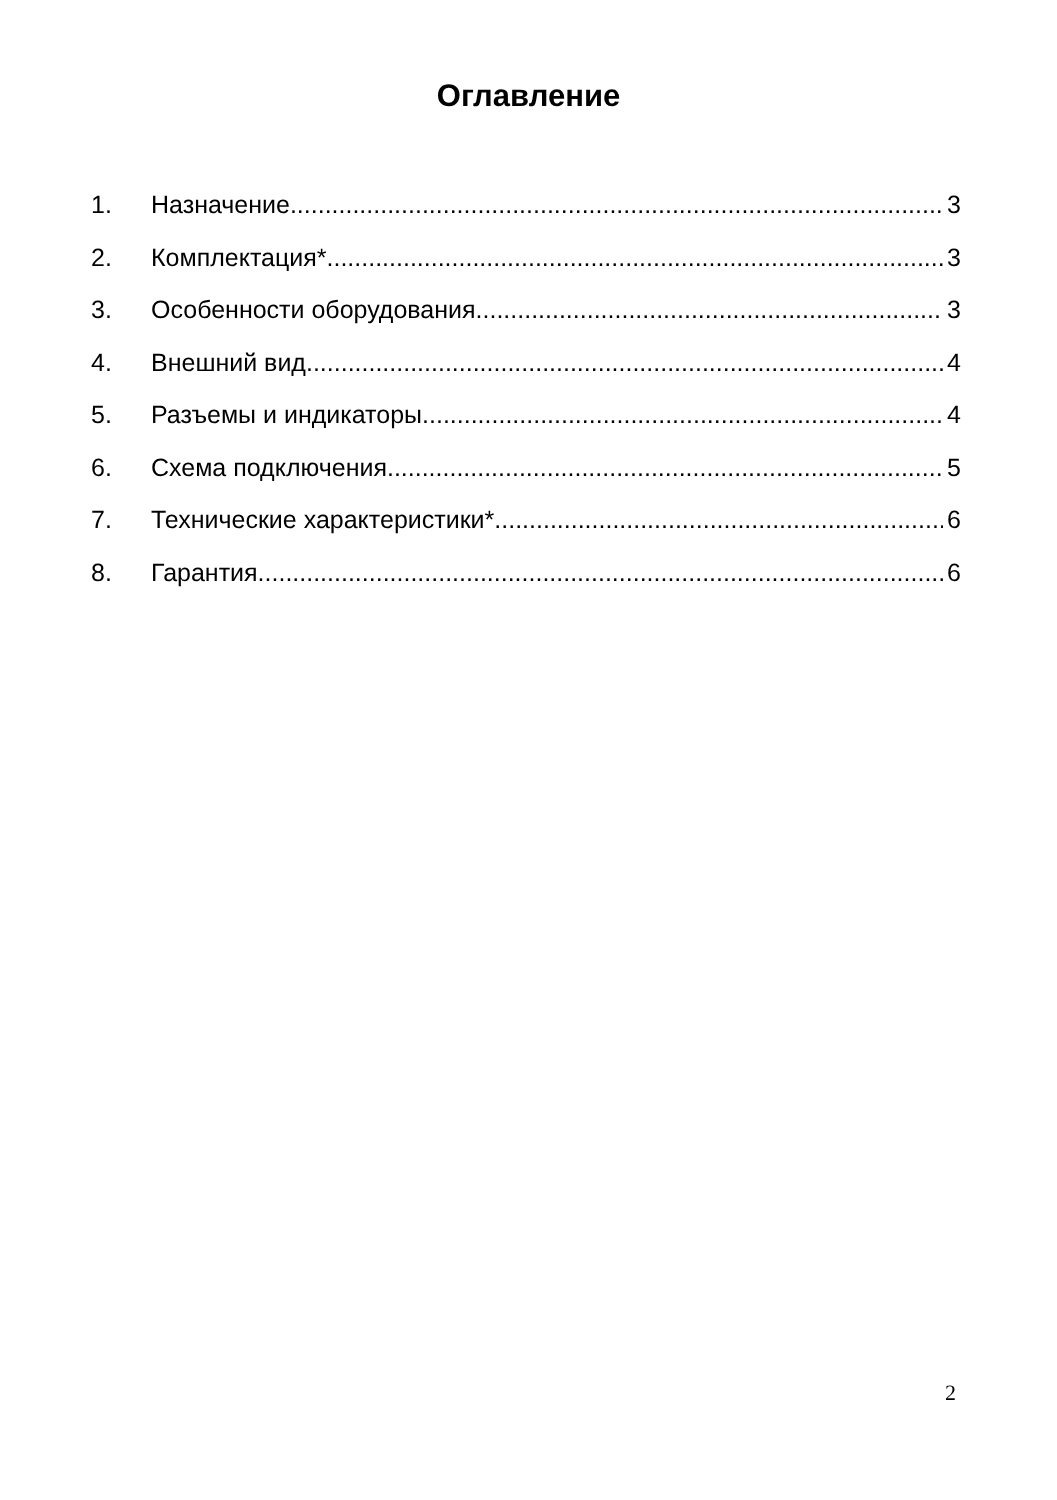Оглавление
1. Назначение 3
2. Комплектация* 3
3. Особенности оборудования 3
4. Внешний вид 4
5. Разъемы и индикаторы 4
6. Схема подключения 5
7. Технические характеристики* 6
8. Гарантия 6
2